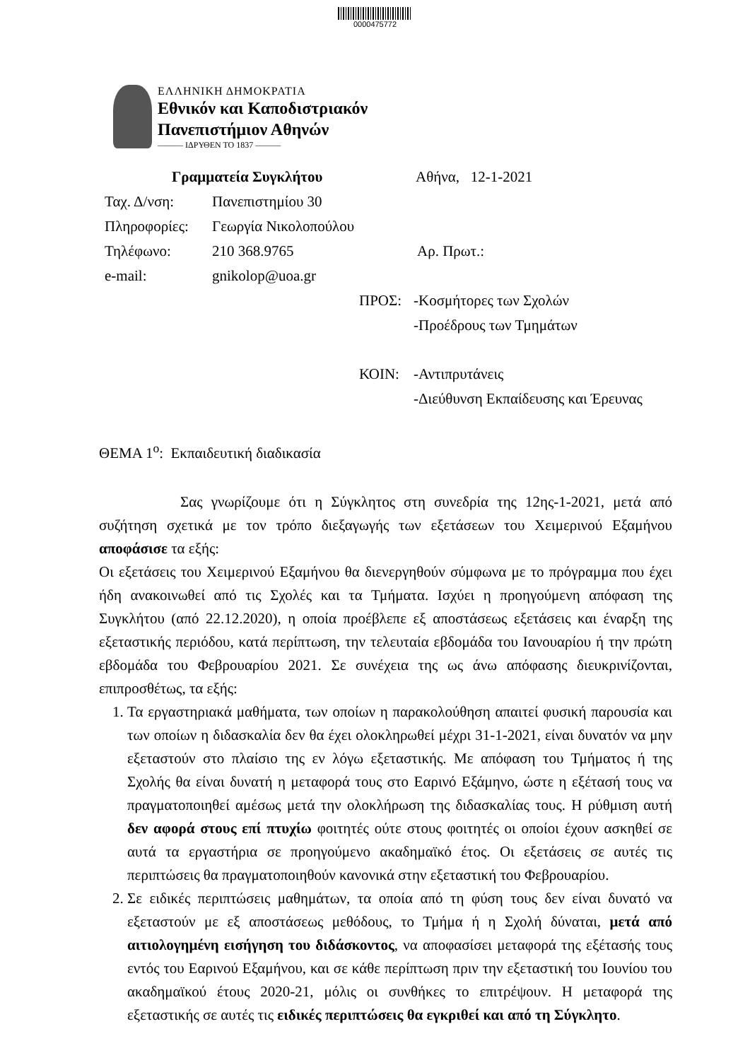0000475772
ΕΛΛΗΝΙΚΗ ΔΗΜΟΚΡΑΤΙΑ
Εθνικόν και Καποδιστριακόν
Πανεπιστήμιον Αθηνών
——— ΙΔΡΥΘΕΝ ΤΟ 1837 ———
Γραμματεία Συγκλήτου Αθήνα, 12-1-2021
Ταχ. Δ/νση: Πανεπιστημίου 30
Πληροφορίες: Γεωργία Νικολοπούλου
Τηλέφωνο: 210 368.9765 Αρ. Πρωτ.:
e-mail: gnikolop@uoa.gr
ΠΡΟΣ: -Κοσμήτορες των Σχολών
-Προέδρους των Τμημάτων
ΚΟΙΝ: -Αντιπρυτάνεις
-Διεύθυνση Εκπαίδευσης και Έρευνας
ΘΕΜΑ 1<sup>ο</sup>: Εκπαιδευτική διαδικασία
Σας γνωρίζουμε ότι η Σύγκλητος στη συνεδρία της 12ης-1-2021, μετά από συζήτηση σχετικά με τον τρόπο διεξαγωγής των εξετάσεων του Χειμερινού Εξαμήνου αποφάσισε τα εξής:
Οι εξετάσεις του Χειμερινού Εξαμήνου θα διενεργηθούν σύμφωνα με το πρόγραμμα που έχει ήδη ανακοινωθεί από τις Σχολές και τα Τμήματα. Ισχύει η προηγούμενη απόφαση της Συγκλήτου (από 22.12.2020), η οποία προέβλεπε εξ αποστάσεως εξετάσεις και έναρξη της εξεταστικής περιόδου, κατά περίπτωση, την τελευταία εβδομάδα του Ιανουαρίου ή την πρώτη εβδομάδα του Φεβρουαρίου 2021. Σε συνέχεια της ως άνω απόφασης διευκρινίζονται, επιπροσθέτως, τα εξής:
1. Τα εργαστηριακά μαθήματα, των οποίων η παρακολούθηση απαιτεί φυσική παρουσία και των οποίων η διδασκαλία δεν θα έχει ολοκληρωθεί μέχρι 31-1-2021, είναι δυνατόν να μην εξεταστούν στο πλαίσιο της εν λόγω εξεταστικής. Με απόφαση του Τμήματος ή της Σχολής θα είναι δυνατή η μεταφορά τους στο Εαρινό Εξάμηνο, ώστε η εξέτασή τους να πραγματοποιηθεί αμέσως μετά την ολοκλήρωση της διδασκαλίας τους. Η ρύθμιση αυτή δεν αφορά στους επί πτυχίω φοιτητές ούτε στους φοιτητές οι οποίοι έχουν ασκηθεί σε αυτά τα εργαστήρια σε προηγούμενο ακαδημαϊκό έτος. Οι εξετάσεις σε αυτές τις περιπτώσεις θα πραγματοποιηθούν κανονικά στην εξεταστική του Φεβρουαρίου.
2. Σε ειδικές περιπτώσεις μαθημάτων, τα οποία από τη φύση τους δεν είναι δυνατό να εξεταστούν με εξ αποστάσεως μεθόδους, το Τμήμα ή η Σχολή δύναται, μετά από αιτιολογημένη εισήγηση του διδάσκοντος, να αποφασίσει μεταφορά της εξέτασής τους εντός του Εαρινού Εξαμήνου, και σε κάθε περίπτωση πριν την εξεταστική του Ιουνίου του ακαδημαϊκού έτους 2020-21, μόλις οι συνθήκες το επιτρέψουν. Η μεταφορά της εξεταστικής σε αυτές τις ειδικές περιπτώσεις θα εγκριθεί και από τη Σύγκλητο.